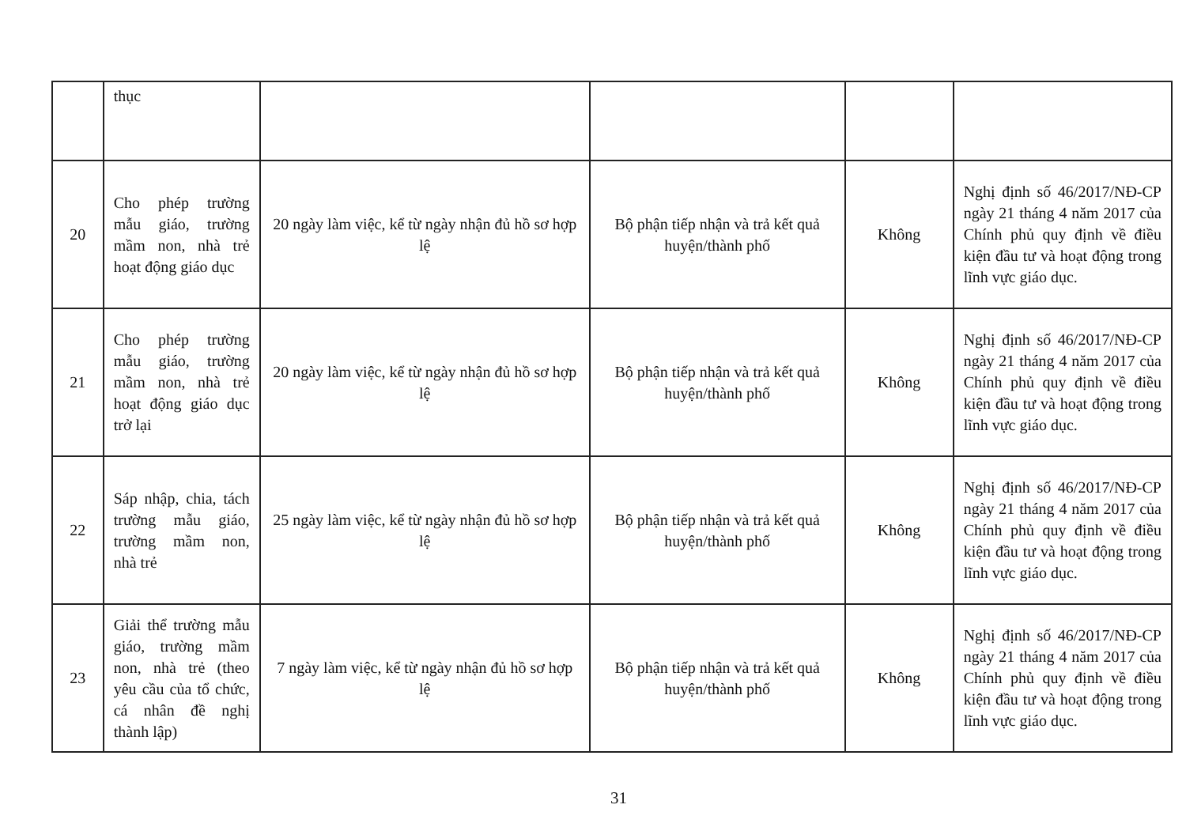| | thục | | | | |
| 20 | Cho phép trường mẫu giáo, trường mầm non, nhà trẻ hoạt động giáo dục | 20 ngày làm việc, kể từ ngày nhận đủ hồ sơ hợp lệ | Bộ phận tiếp nhận và trả kết quả huyện/thành phố | Không | Nghị định số 46/2017/NĐ-CP ngày 21 tháng 4 năm 2017 của Chính phủ quy định về điều kiện đầu tư và hoạt động trong lĩnh vực giáo dục. |
| 21 | Cho phép trường mẫu giáo, trường mầm non, nhà trẻ hoạt động giáo dục trở lại | 20 ngày làm việc, kể từ ngày nhận đủ hồ sơ hợp lệ | Bộ phận tiếp nhận và trả kết quả huyện/thành phố | Không | Nghị định số 46/2017/NĐ-CP ngày 21 tháng 4 năm 2017 của Chính phủ quy định về điều kiện đầu tư và hoạt động trong lĩnh vực giáo dục. |
| 22 | Sáp nhập, chia, tách trường mẫu giáo, trường mầm non, nhà trẻ | 25 ngày làm việc, kể từ ngày nhận đủ hồ sơ hợp lệ | Bộ phận tiếp nhận và trả kết quả huyện/thành phố | Không | Nghị định số 46/2017/NĐ-CP ngày 21 tháng 4 năm 2017 của Chính phủ quy định về điều kiện đầu tư và hoạt động trong lĩnh vực giáo dục. |
| 23 | Giải thể trường mẫu giáo, trường mầm non, nhà trẻ (theo yêu cầu của tổ chức, cá nhân đề nghị thành lập) | 7 ngày làm việc, kể từ ngày nhận đủ hồ sơ hợp lệ | Bộ phận tiếp nhận và trả kết quả huyện/thành phố | Không | Nghị định số 46/2017/NĐ-CP ngày 21 tháng 4 năm 2017 của Chính phủ quy định về điều kiện đầu tư và hoạt động trong lĩnh vực giáo dục. |
31